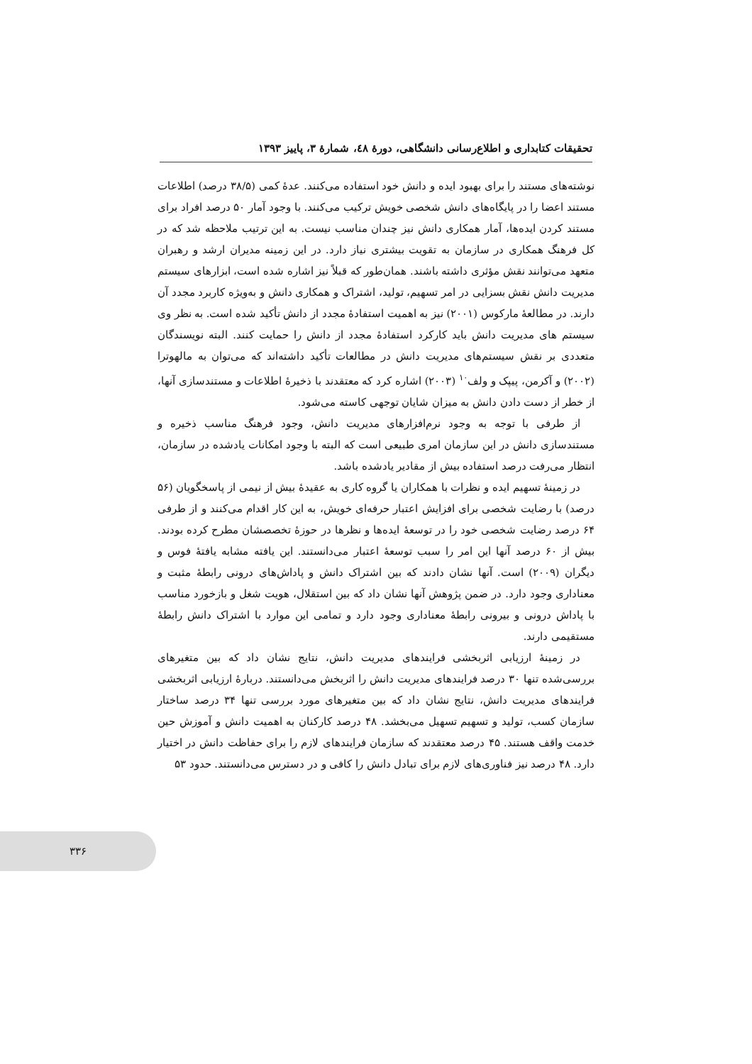تحقیقات کتابداری و اطلاع‌رسانی دانشگاهی، دورهٔ ٤٨، شمارهٔ ٣، پاییز ١٣٩٣
نوشته‌های مستند را برای بهبود ایده و دانش خود استفاده می‌کنند. عدهٔ کمی (۳۸/۵ درصد) اطلاعات مستند اعضا را در پایگاه‌های دانش شخصی خویش ترکیب می‌کنند. با وجود آمار ۵۰ درصد افراد برای مستند کردن ایده‌ها، آمار همکاری دانش نیز چندان مناسب نیست. به این ترتیب ملاحظه شد که در کل فرهنگ همکاری در سازمان به تقویت بیشتری نیاز دارد. در این زمینه مدیران ارشد و رهبران متعهد می‌توانند نقش مؤثری داشته باشند. همان‌طور که قبلاً نیز اشاره شده است، ابزارهای سیستم مدیریت دانش نقش بسزایی در امر تسهیم، تولید، اشتراک و همکاری دانش و به‌ویژه کاربرد مجدد آن دارند. در مطالعهٔ مارکوس (۲۰۰۱) نیز به اهمیت استفادهٔ مجدد از دانش تأکید شده است. به نظر وی سیستم های مدیریت دانش باید کارکرد استفادهٔ مجدد از دانش را حمایت کنند. البته نویسندگان متعددی بر نقش سیستم‌های مدیریت دانش در مطالعات تأکید داشته‌اند که می‌توان به مالهوترا (۲۰۰۲) و آکرمن، پیپک و ولف<sup>۱۰</sup> (۲۰۰۳) اشاره کرد که معتقدند با ذخیرهٔ اطلاعات و مستندسازی آنها، از خطر از دست دادن دانش به میزان شایان توجهی کاسته می‌شود.
از طرفی با توجه به وجود نرم‌افزارهای مدیریت دانش، وجود فرهنگ مناسب ذخیره و مستندسازی دانش در این سازمان امری طبیعی است که البته با وجود امکانات یادشده در سازمان، انتظار می‌رفت درصد استفاده بیش از مقادیر یادشده باشد.
در زمینهٔ تسهیم ایده و نظرات با همکاران یا گروه کاری به عقیدهٔ بیش از نیمی از پاسخگویان (۵۶ درصد) با رضایت شخصی برای افزایش اعتبار حرفه‌ای خویش، به این کار اقدام می‌کنند و از طرفی ۶۴ درصد رضایت شخصی خود را در توسعهٔ ایده‌ها و نظرها در حوزهٔ تخصصشان مطرح کرده بودند. بیش از ۶۰ درصد آنها این امر را سبب توسعهٔ اعتبار می‌دانستند. این یافته مشابه یافتهٔ فوس و دیگران (۲۰۰۹) است. آنها نشان دادند که بین اشتراک دانش و پاداش‌های درونی رابطهٔ مثبت و معناداری وجود دارد. در ضمن پژوهش آنها نشان داد که بین استقلال، هویت شغل و بازخورد مناسب با پاداش درونی و بیرونی رابطهٔ معناداری وجود دارد و تمامی این موارد با اشتراک دانش رابطهٔ مستقیمی دارند.
در زمینهٔ ارزیابی اثربخشی فرایندهای مدیریت دانش، نتایج نشان داد که بین متغیرهای بررسی‌شده تنها ۳۰ درصد فرایندهای مدیریت دانش را اثربخش می‌دانستند. دربارهٔ ارزیابی اثربخشی فرایندهای مدیریت دانش، نتایج نشان داد که بین متغیرهای مورد بررسی تنها ۳۴ درصد ساختار سازمان کسب، تولید و تسهیم تسهیل می‌بخشد. ۴۸ درصد کارکنان به اهمیت دانش و آموزش حین خدمت واقف هستند. ۴۵ درصد معتقدند که سازمان فرایندهای لازم را برای حفاظت دانش در اختیار دارد. ۴۸ درصد نیز فناوری‌های لازم برای تبادل دانش را کافی و در دسترس می‌دانستند. حدود ۵۳
۳۳۶